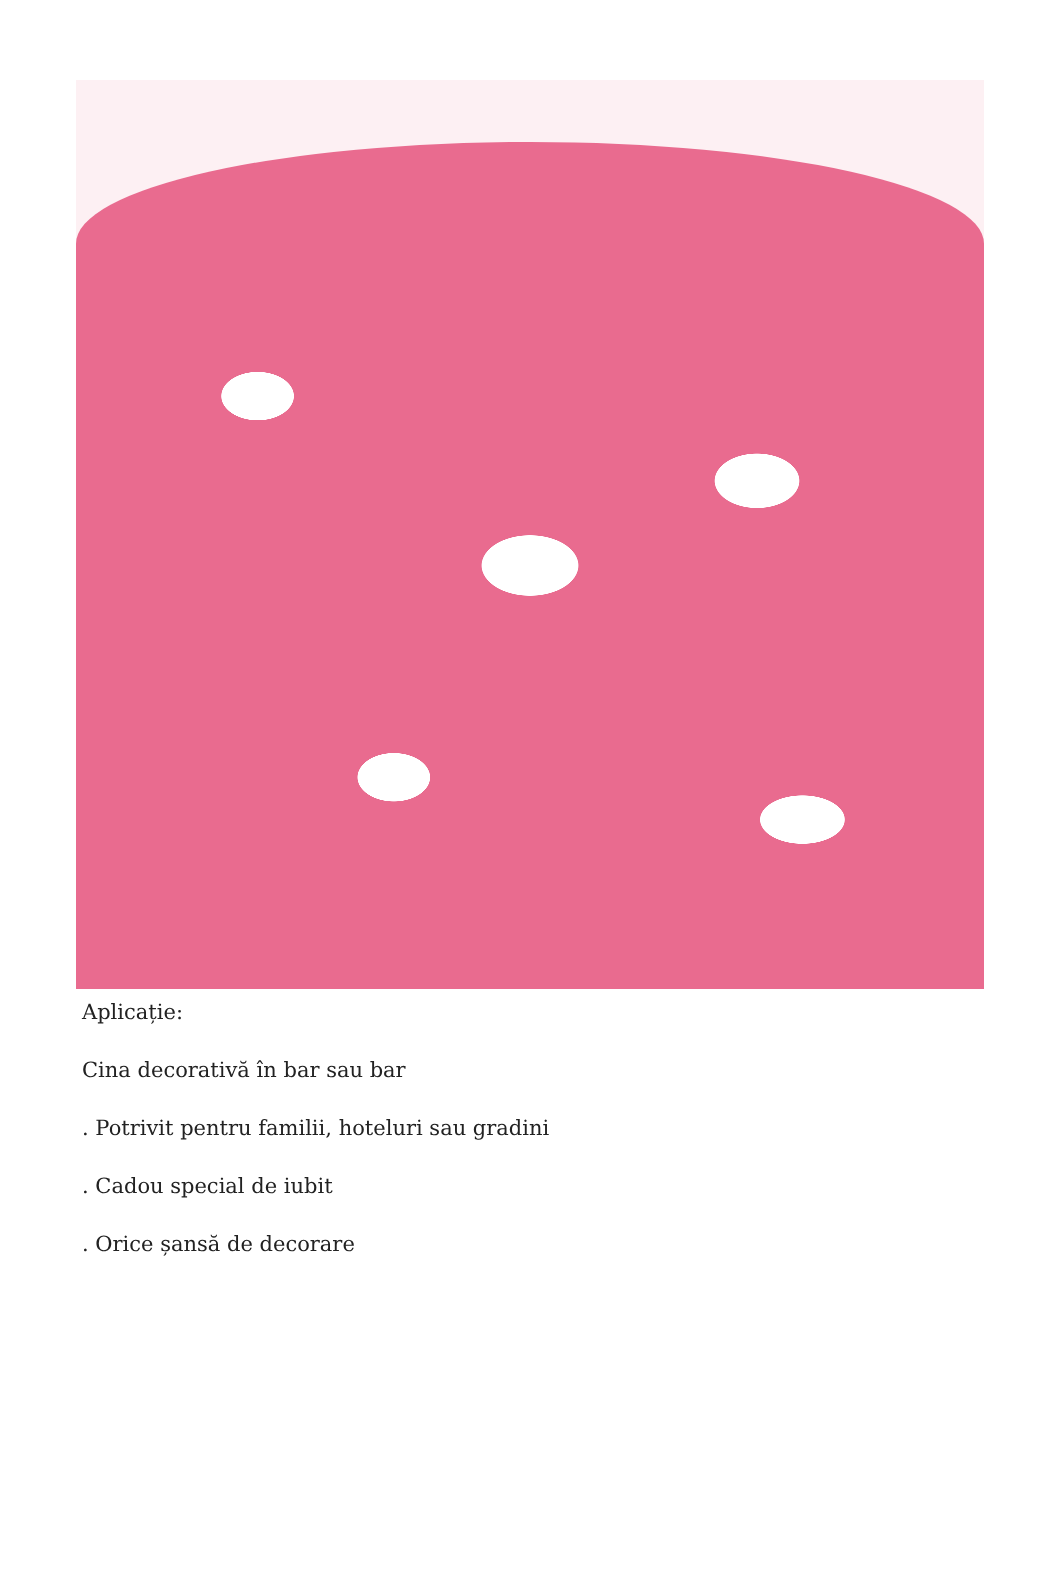Aplicație:
Cina decorativă în bar sau bar
. Potrivit pentru familii, hoteluri sau gradini
. Cadou special de iubit
. Orice șansă de decorare